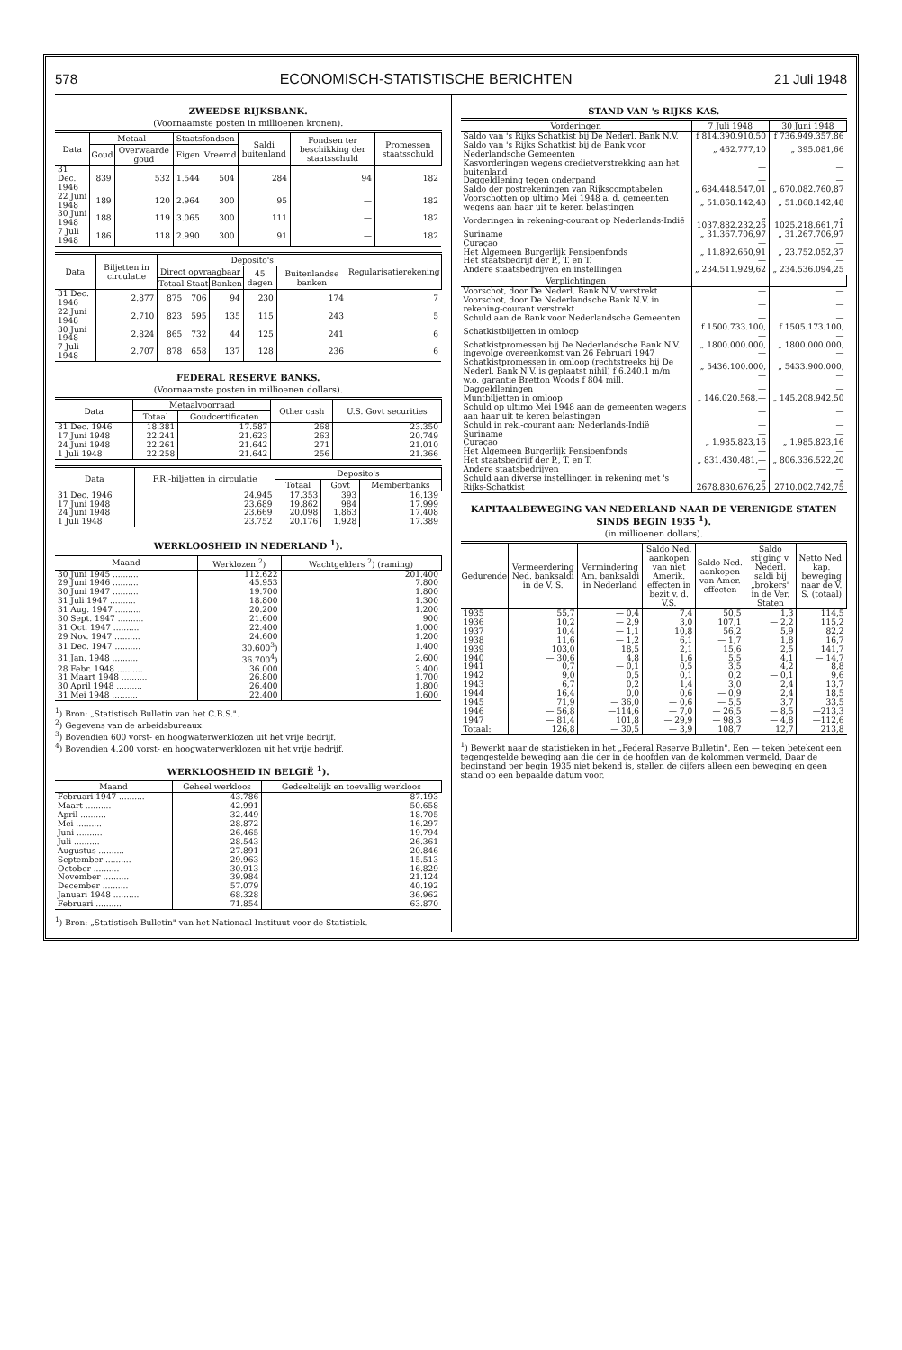578 ECONOMISCH-STATISTISCHE BERICHTEN 21 Juli 1948
ZWEEDSE RIJKSBANK.
(Voornaamste posten in millioenen kronen).
| Data | Metaal | | Staatsfondsen | | Saldi buitenland | Fondsen ter beschikking der staatsschuld | Promessen staatsschuld |
| --- | --- | --- | --- | --- | --- | --- | --- |
| | Goud | Overwaarde goud | Eigen | Vreemd | | | |
| 31 Dec. 1946 | 839 | 532 | 1.544 | 504 | 284 | 94 | 182 |
| 22 Juni 1948 | 189 | 120 | 2.964 | 300 | 95 | — | 182 |
| 30 Juni 1948 | 188 | 119 | 3.065 | 300 | 111 | — | 182 |
| 7 Juli 1948 | 186 | 118 | 2.990 | 300 | 91 | — | 182 |
| Data | Biljetten in circulatie | Deposito's | | | | | Regularisatierekening |
| --- | --- | --- | --- | --- | --- | --- | --- |
| | | Direct opvraagbaar | | | 45 dagen | Buitenlandse banken | |
| | | Totaal | Staat | Banken | | | |
| 31 Dec. 1946 | 2.877 | 875 | 706 | 94 | 230 | 174 | 7 |
| 22 Juni 1948 | 2.710 | 823 | 595 | 135 | 115 | 243 | 5 |
| 30 Juni 1948 | 2.824 | 865 | 732 | 44 | 125 | 241 | 6 |
| 7 Juli 1948 | 2.707 | 878 | 658 | 137 | 128 | 236 | 6 |
FEDERAL RESERVE BANKS.
(Voornaamste posten in millioenen dollars).
| Data | Metaalvoorraad | | Other cash | U.S. Govt securities |
| --- | --- | --- | --- | --- |
| | Totaal | Goudcertificaten | | |
| 31 Dec. 1946 | 18.381 | 17.587 | 268 | 23.350 |
| 17 Juni 1948 | 22.241 | 21.623 | 263 | 20.749 |
| 24 Juni 1948 | 22.261 | 21.642 | 271 | 21.010 |
| 1 Juli 1948 | 22.258 | 21.642 | 256 | 21.366 |
| Data | F.R.-biljetten in circulatie | Deposito's | | |
| --- | --- | --- | --- | --- |
| | | Totaal | Govt | Memberbanks |
| 31 Dec. 1946 | 24.945 | 17.353 | 393 | 16.139 |
| 17 Juni 1948 | 23.689 | 19.862 | 984 | 17.999 |
| 24 Juni 1948 | 23.669 | 20.098 | 1.863 | 17.408 |
| 1 Juli 1948 | 23.752 | 20.176 | 1.928 | 17.389 |
WERKLOOSHEID IN NEDERLAND <sup>1</sup>).
| Maand | Werklozen <sup>2</sup>) | Wachtgelders <sup>2</sup>) (raming) |
| --- | --- | --- |
| 30 Juni 1945 .......... | 112.622 | 201.400 |
| 29 Juni 1946 .......... | 45.953 | 7.800 |
| 30 Juni 1947 .......... | 19.700 | 1.800 |
| 31 Juli 1947 .......... | 18.800 | 1.300 |
| 31 Aug. 1947 .......... | 20.200 | 1.200 |
| 30 Sept. 1947 .......... | 21.600 | 900 |
| 31 Oct. 1947 .......... | 22.400 | 1.000 |
| 29 Nov. 1947 .......... | 24.600 | 1.200 |
| 31 Dec. 1947 .......... | 30.600<sup>3</sup>) | 1.400 |
| 31 Jan. 1948 .......... | 36.700<sup>4</sup>) | 2.600 |
| 28 Febr. 1948 .......... | 36.000 | 3.400 |
| 31 Maart 1948 .......... | 26.800 | 1.700 |
| 30 April 1948 .......... | 26.400 | 1.800 |
| 31 Mei 1948 .......... | 22.400 | 1.600 |
<sup>1</sup>) Bron: „Statistisch Bulletin van het C.B.S.".
<sup>2</sup>) Gegevens van de arbeidsbureaux.
<sup>3</sup>) Bovendien 600 vorst- en hoogwaterwerklozen uit het vrije bedrijf.
<sup>4</sup>) Bovendien 4.200 vorst- en hoogwaterwerklozen uit het vrije bedrijf.
WERKLOOSHEID IN BELGIË <sup>1</sup>).
| Maand | Geheel werkloos | Gedeeltelijk en toevallig werkloos |
| --- | --- | --- |
| Februari 1947 .......... | 43.786 | 87.193 |
| Maart .......... | 42.991 | 50.658 |
| April .......... | 32.449 | 18.705 |
| Mei .......... | 28.872 | 16.297 |
| Juni .......... | 26.465 | 19.794 |
| Juli .......... | 28.543 | 26.361 |
| Augustus .......... | 27.891 | 20.846 |
| September .......... | 29.963 | 15.513 |
| October .......... | 30.913 | 16.829 |
| November .......... | 39.984 | 21.124 |
| December .......... | 57.079 | 40.192 |
| Januari 1948 .......... | 68.328 | 36.962 |
| Februari .......... | 71.854 | 63.870 |
<sup>1</sup>) Bron: „Statistisch Bulletin" van het Nationaal Instituut voor de Statistiek.
STAND VAN 's RIJKS KAS.
| Vorderingen | 7 Juli 1948 | 30 Juni 1948 |
| --- | --- | --- |
| Saldo van 's Rijks Schatkist bij De Nederl. Bank N.V. | f 814.390.910,50 | f 736.949.357,86 |
| Saldo van 's Rijks Schatkist bij de Bank voor Nederlandsche Gemeenten | „ 462.777,10 | „ 395.081,66 |
| Kasvorderingen wegens credietverstrekking aan het buitenland | — | — |
| Daggeldlening tegen onderpand | — | — |
| Saldo der postrekeningen van Rijkscomptabelen | „ 684.448.547,01 | „ 670.082.760,87 |
| Voorschotten op ultimo Mei 1948 a. d. gemeenten wegens aan haar uit te keren belastingen | „ 51.868.142,48 | „ 51.868.142,48 |
| Vorderingen in rekening-courant op Nederlands-Indië | „ 1037.882.232,26 | „ 1025.218.661,71 |
| Suriname | „ 31.367.706,97 | „ 31.267.706,97 |
| Curaçao | — | — |
| Het Algemeen Burgerlijk Pensioenfonds | „ 11.892.650,91 | „ 23.752.052,37 |
| Het staatsbedrijf der P., T. en T. | — | — |
| Andere staatsbedrijven en instellingen | „ 234.511.929,62 | „ 234.536.094,25 |
| Verplichtingen | | |
| Voorschot, door De Nederl. Bank N.V. verstrekt | — | — |
| Voorschot, door De Nederlandsche Bank N.V. in rekening-courant verstrekt | — | — |
| Schuld aan de Bank voor Nederlandsche Gemeenten | — | — |
| Schatkistbiljetten in omloop | f 1500.733.100,— | f 1505.173.100,— |
| Schatkistpromessen bij De Nederlandsche Bank N.V. ingevolge overeenkomst van 26 Februari 1947 | „ 1800.000.000,— | „ 1800.000.000,— |
| Schatkistpromessen in omloop (rechtstreeks bij De Nederl. Bank N.V. is geplaatst nihil) f 6.240,1 m/m w.o. garantie Bretton Woods f 804 mill. | „ 5436.100.000,— | „ 5433.900.000,— |
| Daggeldleningen | — | — |
| Muntbiljetten in omloop | „ 146.020.568,— | „ 145.208.942,50 |
| Schuld op ultimo Mei 1948 aan de gemeenten wegens aan haar uit te keren belastingen | — | — |
| Schuld in rek.-courant aan: Nederlands-Indië | — | — |
| Suriname | — | — |
| Curaçao | „ 1.985.823,16 | „ 1.985.823,16 |
| Het Algemeen Burgerlijk Pensioenfonds | — | — |
| Het staatsbedrijf der P., T. en T. | „ 831.430.481,— | „ 806.336.522,20 |
| Andere staatsbedrijven | — | — |
| Schuld aan diverse instellingen in rekening met 's Rijks-Schatkist | „ 2678.830.676,25 | „ 2710.002.742,75 |
KAPITAALBEWEGING VAN NEDERLAND NAAR DE VERENIGDE STATEN SINDS BEGIN 1935 <sup>1</sup>).
(in millioenen dollars).
| Gedurende | Vermeerdering Ned. banksaldi in de V. S. | Vermindering Am. banksaldi in Nederland | Saldo Ned. aankopen van niet Amerik. effecten in bezit v. d. V.S. | Saldo Ned. aankopen van Amer. effecten | Saldo stijging v. Nederl. saldi bij „brokers" in de Ver. Staten | Netto Ned. kap. beweging naar de V. S. (totaal) |
| --- | --- | --- | --- | --- | --- | --- |
| 1935 | 55,7 | — 0,4 | 7,4 | 50,5 | 1,3 | 114,5 |
| 1936 | 10,2 | — 2,9 | 3,0 | 107,1 | — 2,2 | 115,2 |
| 1937 | 10,4 | — 1,1 | 10,8 | 56,2 | 5,9 | 82,2 |
| 1938 | 11,6 | — 1,2 | 6,1 | — 1,7 | 1,8 | 16,7 |
| 1939 | 103,0 | 18,5 | 2,1 | 15,6 | 2,5 | 141,7 |
| 1940 | — 30,6 | 4,8 | 1,6 | 5,5 | 4,1 | — 14,7 |
| 1941 | 0,7 | — 0,1 | 0,5 | 3,5 | 4,2 | 8,8 |
| 1942 | 9,0 | 0,5 | 0,1 | 0,2 | — 0,1 | 9,6 |
| 1943 | 6,7 | 0,2 | 1,4 | 3,0 | 2,4 | 13,7 |
| 1944 | 16,4 | 0,0 | 0,6 | — 0,9 | 2,4 | 18,5 |
| 1945 | 71,9 | — 36,0 | — 0,6 | — 5,5 | 3,7 | 33,5 |
| 1946 | — 56,8 | —114,6 | — 7,0 | — 26,5 | — 8,5 | —213,3 |
| 1947 | — 81,4 | 101,8 | — 29,9 | — 98,3 | — 4,8 | —112,6 |
| Totaal: | 126,8 | — 30,5 | — 3,9 | 108,7 | 12,7 | 213,8 |
<sup>1</sup>) Bewerkt naar de statistieken in het „Federal Reserve Bulletin". Een — teken betekent een tegengestelde beweging aan die der in de hoofden van de kolommen vermeld. Daar de beginstand per begin 1935 niet bekend is, stellen de cijfers alleen een beweging en geen stand op een bepaalde datum voor.